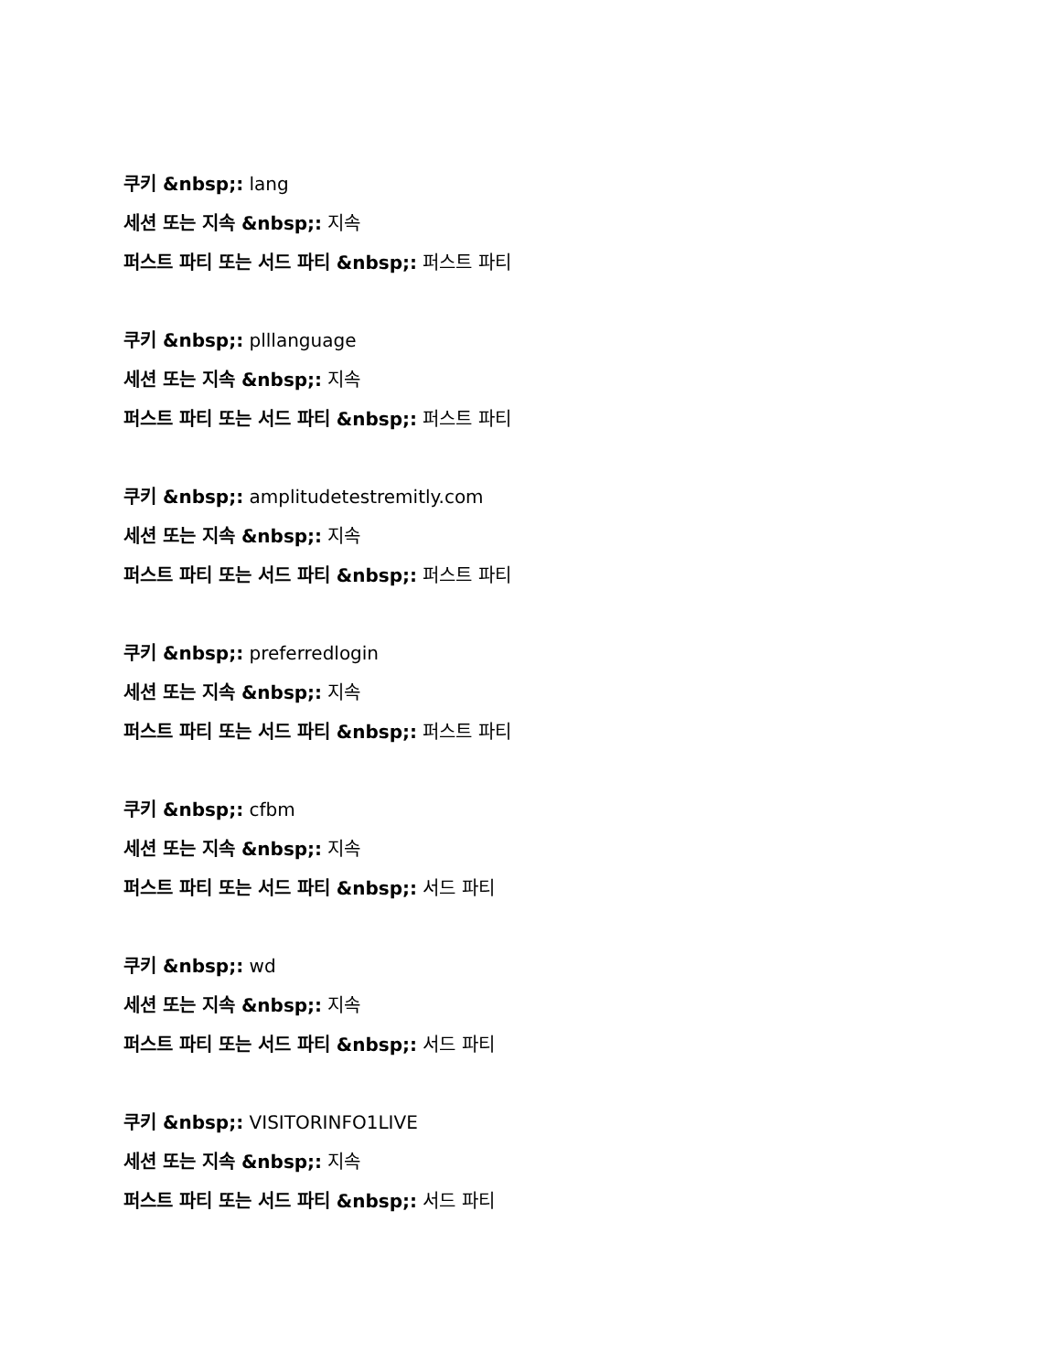쿠키 &nbsp;: lang
세션 또는 지속 &nbsp;: 지속
퍼스트 파티 또는 서드 파티 &nbsp;: 퍼스트 파티
쿠키 &nbsp;: plllanguage
세션 또는 지속 &nbsp;: 지속
퍼스트 파티 또는 서드 파티 &nbsp;: 퍼스트 파티
쿠키 &nbsp;: amplitudetestremitly.com
세션 또는 지속 &nbsp;: 지속
퍼스트 파티 또는 서드 파티 &nbsp;: 퍼스트 파티
쿠키 &nbsp;: preferredlogin
세션 또는 지속 &nbsp;: 지속
퍼스트 파티 또는 서드 파티 &nbsp;: 퍼스트 파티
쿠키 &nbsp;: cfbm
세션 또는 지속 &nbsp;: 지속
퍼스트 파티 또는 서드 파티 &nbsp;: 서드 파티
쿠키 &nbsp;: wd
세션 또는 지속 &nbsp;: 지속
퍼스트 파티 또는 서드 파티 &nbsp;: 서드 파티
쿠키 &nbsp;: VISITORINFO1LIVE
세션 또는 지속 &nbsp;: 지속
퍼스트 파티 또는 서드 파티 &nbsp;: 서드 파티